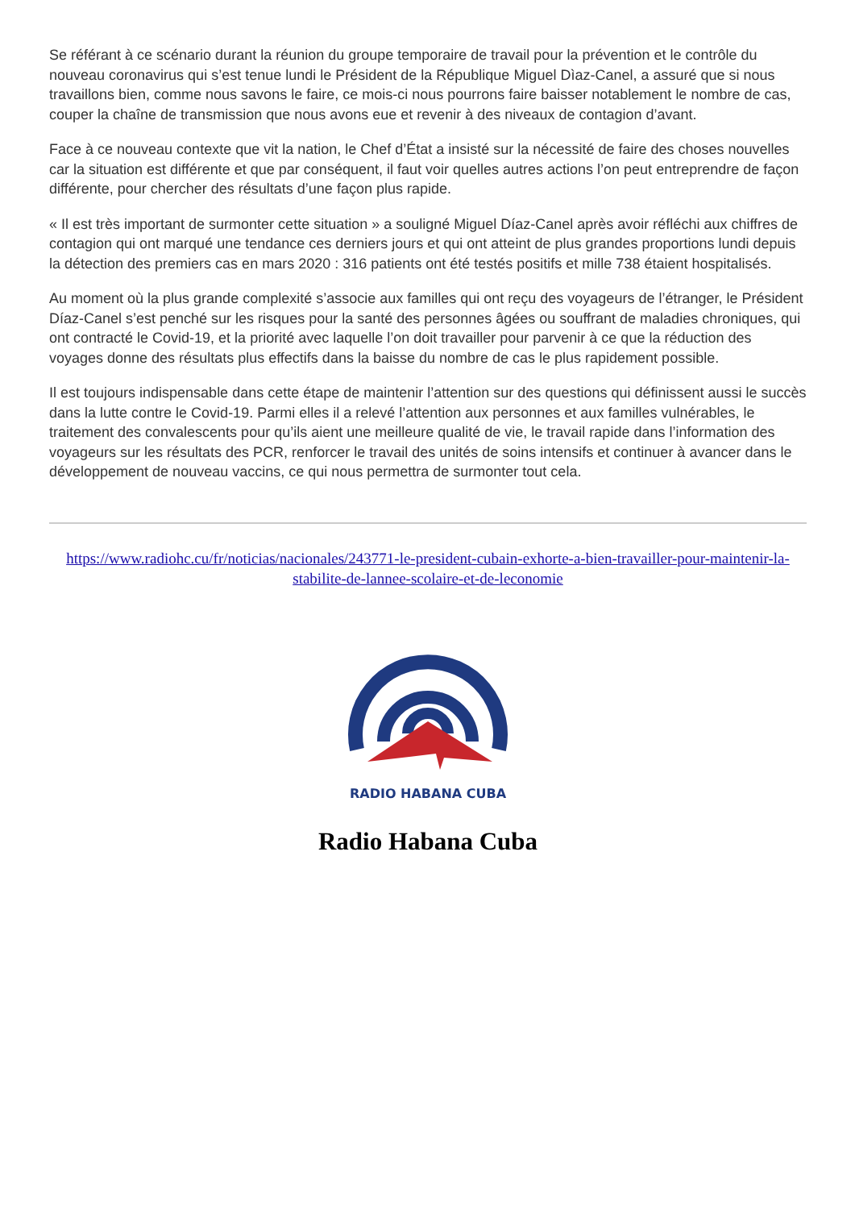Se référant à ce scénario durant la réunion du groupe temporaire de travail pour la prévention et le contrôle du nouveau coronavirus qui s’est tenue lundi le Président de la République Miguel Dìaz-Canel, a assuré que si nous travaillons bien, comme nous savons le faire, ce mois-ci nous pourrons faire baisser notablement le nombre de cas, couper la chaîne de transmission que nous avons eue et revenir à des niveaux de contagion d’avant.
Face à ce nouveau contexte que vit la nation, le Chef d’État a insisté sur la nécessité de faire des choses nouvelles car la situation est différente et que par conséquent, il faut voir quelles autres actions l’on peut entreprendre de façon différente, pour chercher des résultats d’une façon plus rapide.
« Il est très important de surmonter cette situation » a souligné Miguel Díaz-Canel après avoir réfléchi aux chiffres de contagion qui ont marqué une tendance ces derniers jours et qui ont atteint de plus grandes proportions lundi depuis la détection des premiers cas en mars 2020 : 316 patients ont été testés positifs et mille 738 étaient hospitalisés.
Au moment où la plus grande complexité s’associe aux familles qui ont reçu des voyageurs de l’étranger, le Président Díaz-Canel s’est penché sur les risques pour la santé des personnes âgées ou souffrant de maladies chroniques, qui ont contracté le Covid-19, et la priorité avec laquelle l’on doit travailler pour parvenir à ce que la réduction des voyages donne des résultats plus effectifs dans la baisse du nombre de cas le plus rapidement possible.
Il est toujours indispensable dans cette étape de maintenir l’attention sur des questions qui définissent aussi le succès dans la lutte contre le Covid-19. Parmi elles il a relevé l’attention aux personnes et aux familles vulnérables, le traitement des convalescents pour qu’ils aient une meilleure qualité de vie, le travail rapide dans l’information des voyageurs sur les résultats des PCR, renforcer le travail des unités de soins intensifs et continuer à avancer dans le développement de nouveau vaccins, ce qui nous permettra de surmonter tout cela.
https://www.radiohc.cu/fr/noticias/nacionales/243771-le-president-cubain-exhorte-a-bien-travailler-pour-maintenir-la-stabilite-de-lannee-scolaire-et-de-leconomie
RADIO HABANA CUBA
Radio Habana Cuba